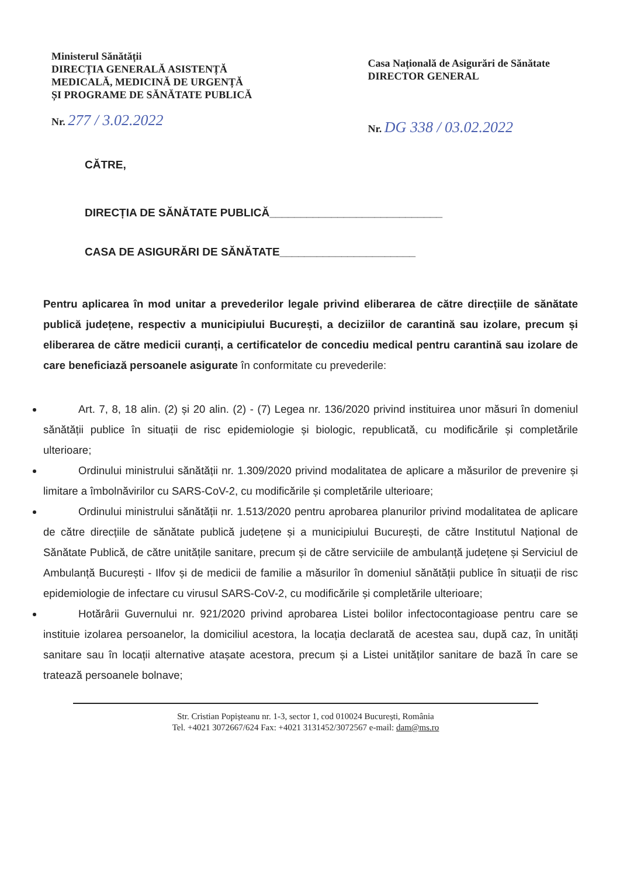Ministerul Sănătății
DIRECȚIA GENERALĂ ASISTENȚĂ
MEDICALĂ, MEDICINĂ DE URGENȚĂ
ȘI PROGRAME DE SĂNĂTATE PUBLICĂ
Nr. 277 / 3.02.2022
Casa Națională de Asigurări de Sănătate
DIRECTOR GENERAL
Nr. DG 338 / 03.02.2022
CĂTRE,
DIRECȚIA DE SĂNĂTATE PUBLICĂ____________________________
CASA DE ASIGURĂRI DE SĂNĂTATE______________________
Pentru aplicarea în mod unitar a prevederilor legale privind eliberarea de către direcțiile de sănătate publică județene, respectiv a municipiului București, a deciziilor de carantină sau izolare, precum și eliberarea de către medicii curanți, a certificatelor de concediu medical pentru carantină sau izolare de care beneficiază persoanele asigurate în conformitate cu prevederile:
Art. 7, 8, 18 alin. (2) și 20 alin. (2) - (7) Legea nr. 136/2020 privind instituirea unor măsuri în domeniul sănătății publice în situații de risc epidemiologie și biologic, republicată, cu modificările și completările ulterioare;
Ordinului ministrului sănătății nr. 1.309/2020 privind modalitatea de aplicare a măsurilor de prevenire și limitare a îmbolnăvirilor cu SARS-CoV-2, cu modificările și completările ulterioare;
Ordinului ministrului sănătății nr. 1.513/2020 pentru aprobarea planurilor privind modalitatea de aplicare de către direcțiile de sănătate publică județene și a municipiului București, de către Institutul Național de Sănătate Publică, de către unitățile sanitare, precum și de către serviciile de ambulanță județene și Serviciul de Ambulanță București - Ilfov și de medicii de familie a măsurilor în domeniul sănătății publice în situații de risc epidemiologie de infectare cu virusul SARS-CoV-2, cu modificările și completările ulterioare;
Hotărârii Guvernului nr. 921/2020 privind aprobarea Listei bolilor infectocontagioase pentru care se instituie izolarea persoanelor, la domiciliul acestora, la locația declarată de acestea sau, după caz, în unități sanitare sau în locații alternative atașate acestora, precum și a Listei unităților sanitare de bază în care se tratează persoanele bolnave;
Str. Cristian Popișteanu nr. 1-3, sector 1, cod 010024 București, România
Tel. +4021 3072667/624 Fax: +4021 3131452/3072567 e-mail: dam@ms.ro